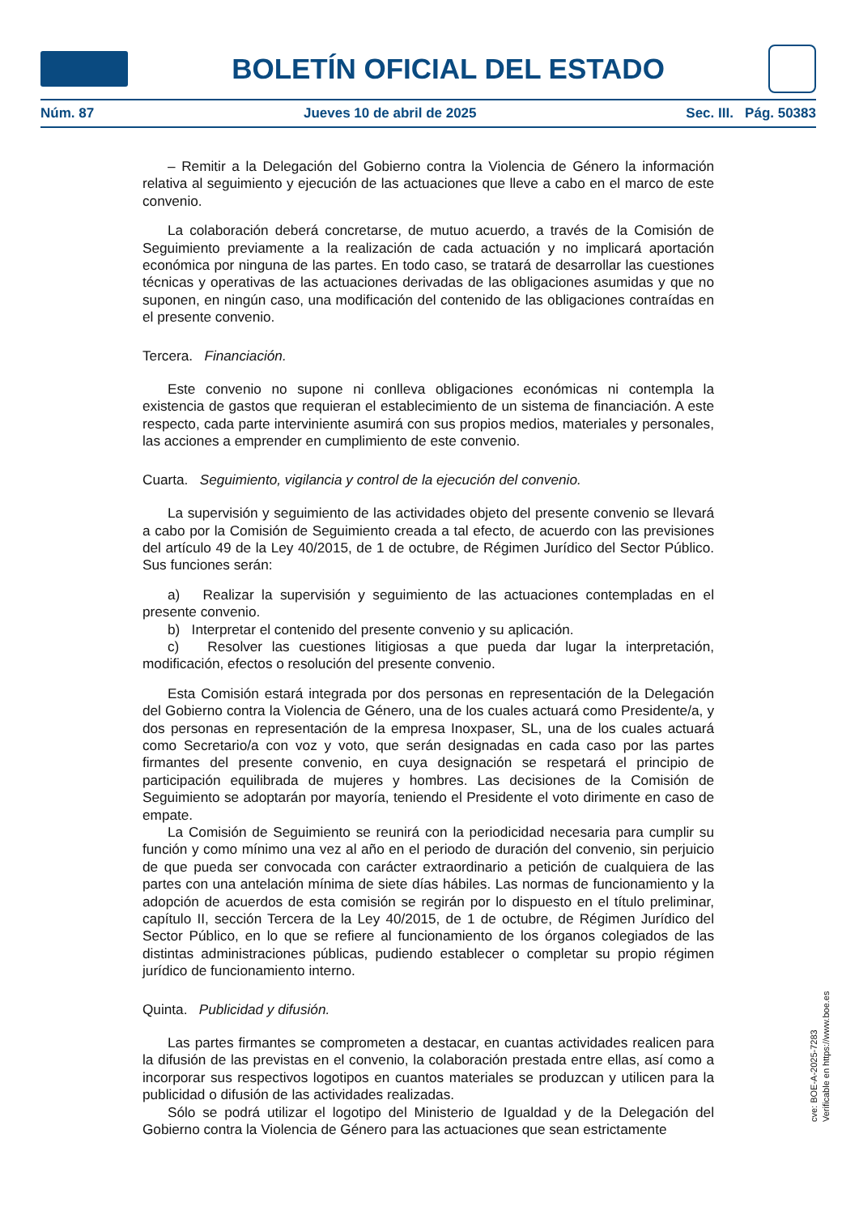BOLETÍN OFICIAL DEL ESTADO
Núm. 87 Jueves 10 de abril de 2025 Sec. III. Pág. 50383
– Remitir a la Delegación del Gobierno contra la Violencia de Género la información relativa al seguimiento y ejecución de las actuaciones que lleve a cabo en el marco de este convenio.
La colaboración deberá concretarse, de mutuo acuerdo, a través de la Comisión de Seguimiento previamente a la realización de cada actuación y no implicará aportación económica por ninguna de las partes. En todo caso, se tratará de desarrollar las cuestiones técnicas y operativas de las actuaciones derivadas de las obligaciones asumidas y que no suponen, en ningún caso, una modificación del contenido de las obligaciones contraídas en el presente convenio.
Tercera. Financiación.
Este convenio no supone ni conlleva obligaciones económicas ni contempla la existencia de gastos que requieran el establecimiento de un sistema de financiación. A este respecto, cada parte interviniente asumirá con sus propios medios, materiales y personales, las acciones a emprender en cumplimiento de este convenio.
Cuarta. Seguimiento, vigilancia y control de la ejecución del convenio.
La supervisión y seguimiento de las actividades objeto del presente convenio se llevará a cabo por la Comisión de Seguimiento creada a tal efecto, de acuerdo con las previsiones del artículo 49 de la Ley 40/2015, de 1 de octubre, de Régimen Jurídico del Sector Público. Sus funciones serán:
a) Realizar la supervisión y seguimiento de las actuaciones contempladas en el presente convenio.
b) Interpretar el contenido del presente convenio y su aplicación.
c) Resolver las cuestiones litigiosas a que pueda dar lugar la interpretación, modificación, efectos o resolución del presente convenio.
Esta Comisión estará integrada por dos personas en representación de la Delegación del Gobierno contra la Violencia de Género, una de los cuales actuará como Presidente/a, y dos personas en representación de la empresa Inoxpaser, SL, una de los cuales actuará como Secretario/a con voz y voto, que serán designadas en cada caso por las partes firmantes del presente convenio, en cuya designación se respetará el principio de participación equilibrada de mujeres y hombres. Las decisiones de la Comisión de Seguimiento se adoptarán por mayoría, teniendo el Presidente el voto dirimente en caso de empate.
La Comisión de Seguimiento se reunirá con la periodicidad necesaria para cumplir su función y como mínimo una vez al año en el periodo de duración del convenio, sin perjuicio de que pueda ser convocada con carácter extraordinario a petición de cualquiera de las partes con una antelación mínima de siete días hábiles. Las normas de funcionamiento y la adopción de acuerdos de esta comisión se regirán por lo dispuesto en el título preliminar, capítulo II, sección Tercera de la Ley 40/2015, de 1 de octubre, de Régimen Jurídico del Sector Público, en lo que se refiere al funcionamiento de los órganos colegiados de las distintas administraciones públicas, pudiendo establecer o completar su propio régimen jurídico de funcionamiento interno.
Quinta. Publicidad y difusión.
Las partes firmantes se comprometen a destacar, en cuantas actividades realicen para la difusión de las previstas en el convenio, la colaboración prestada entre ellas, así como a incorporar sus respectivos logotipos en cuantos materiales se produzcan y utilicen para la publicidad o difusión de las actividades realizadas.
Sólo se podrá utilizar el logotipo del Ministerio de Igualdad y de la Delegación del Gobierno contra la Violencia de Género para las actuaciones que sean estrictamente
cve: BOE-A-2025-7283
Verificable en https://www.boe.es